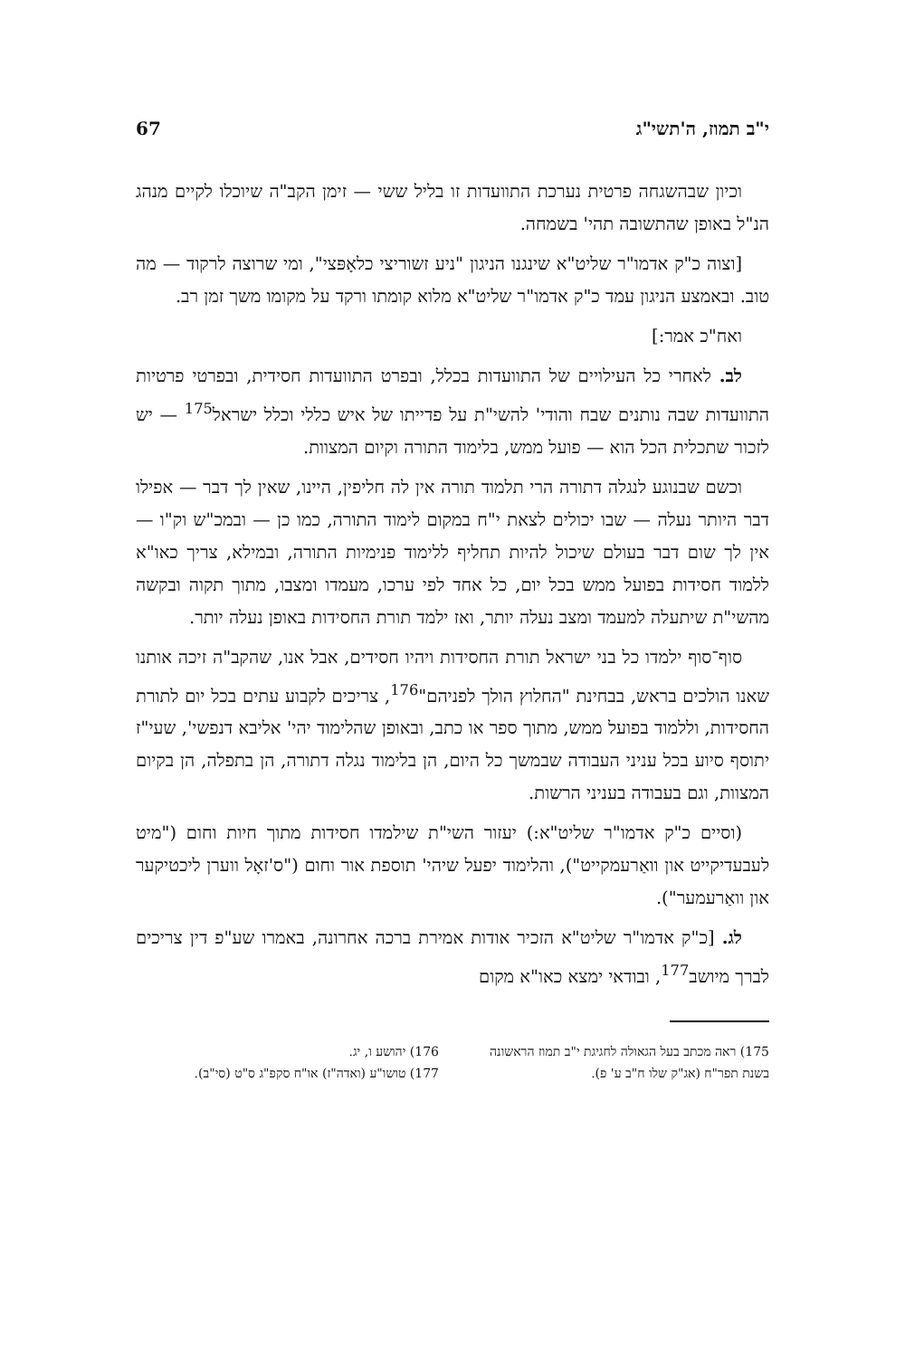י"ב תמוז, ה'תשי"ג 67
וכיון שבהשגחה פרטית נערכת התוועדות זו בליל ששי — זימן הקב"ה שיוכלו לקיים מנהג הנ"ל באופן שהתשובה תהי' בשמחה.
[וצוה כ"ק אדמו"ר שליט"א שינגנו הניגון "ניע זשוריצי כלאָפּצי", ומי שרוצה לרקוד — מה טוב. ובאמצע הניגון עמד כ"ק אדמו"ר שליט"א מלוא קומתו ורקד על מקומו משך זמן רב.
ואח"כ אמר:]
לב. לאחרי כל העילויים של התוועדות בכלל, ובפרט התוועדות חסידית, ובפרטי פרטיות התוועדות שבה נותנים שבח והודי' להשי"ת על פדייתו של איש כללי וכלל ישראל<sup>175</sup> — יש לזכור שתכלית הכל הוא — פועל ממש, בלימוד התורה וקיום המצוות.
וכשם שבנוגע לנגלה דתורה הרי תלמוד תורה אין לה חליפין, היינו, שאין לך דבר — אפילו דבר היותר נעלה — שבו יכולים לצאת י"ח במקום לימוד התורה, כמו כן — ובמכ"ש וק"ו — אין לך שום דבר בעולם שיכול להיות תחליף ללימוד פנימיות התורה, ובמילא, צריך כאו"א ללמוד חסידות בפועל ממש בכל יום, כל אחד לפי ערכו, מעמדו ומצבו, מתוך תקוה ובקשה מהשי"ת שיתעלה למעמד ומצב נעלה יותר, ואז ילמד תורת החסידות באופן נעלה יותר.
סוף־סוף ילמדו כל בני ישראל תורת החסידות ויהיו חסידים, אבל אנו, שהקב"ה זיכה אותנו שאנו הולכים בראש, בבחינת "החלוץ הולך לפניהם"<sup>176</sup>, צריכים לקבוע עתים בכל יום לתורת החסידות, וללמוד בפועל ממש, מתוך ספר או כתב, ובאופן שהלימוד יהי' אליבא דנפשי', שעי"ז יתוסף סיוע בכל עניני העבודה שבמשך כל היום, הן בלימוד נגלה דתורה, הן בתפלה, הן בקיום המצוות, וגם בעבודה בעניני הרשות.
(וסיים כ"ק אדמו"ר שליט"א:) יעזור השי"ת שילמדו חסידות מתוך חיות וחום ("מיט לעבעדיקייט און וואַרעמקייט"), והלימוד יפעל שיהי' תוספת אור וחום ("ס'זאָל ווערן ליכטיקער און וואַרעמער").
לג. [כ"ק אדמו"ר שליט"א הזכיר אודות אמירת ברכה אחרונה, באמרו שע"פ דין צריכים לברך מיושב<sup>177</sup>, ובודאי ימצא כאו"א מקום
175) ראה מכתב בעל הגאולה לחגיגת י"ב תמוז הראשונה בשנת תפר"ח (אג"ק שלו ח"ב ע' פ).
176) יהושע ו, יג.
177) טושו"ע (ואדה"ז) או"ח סקפ"ג ס"ט (סי"ב).